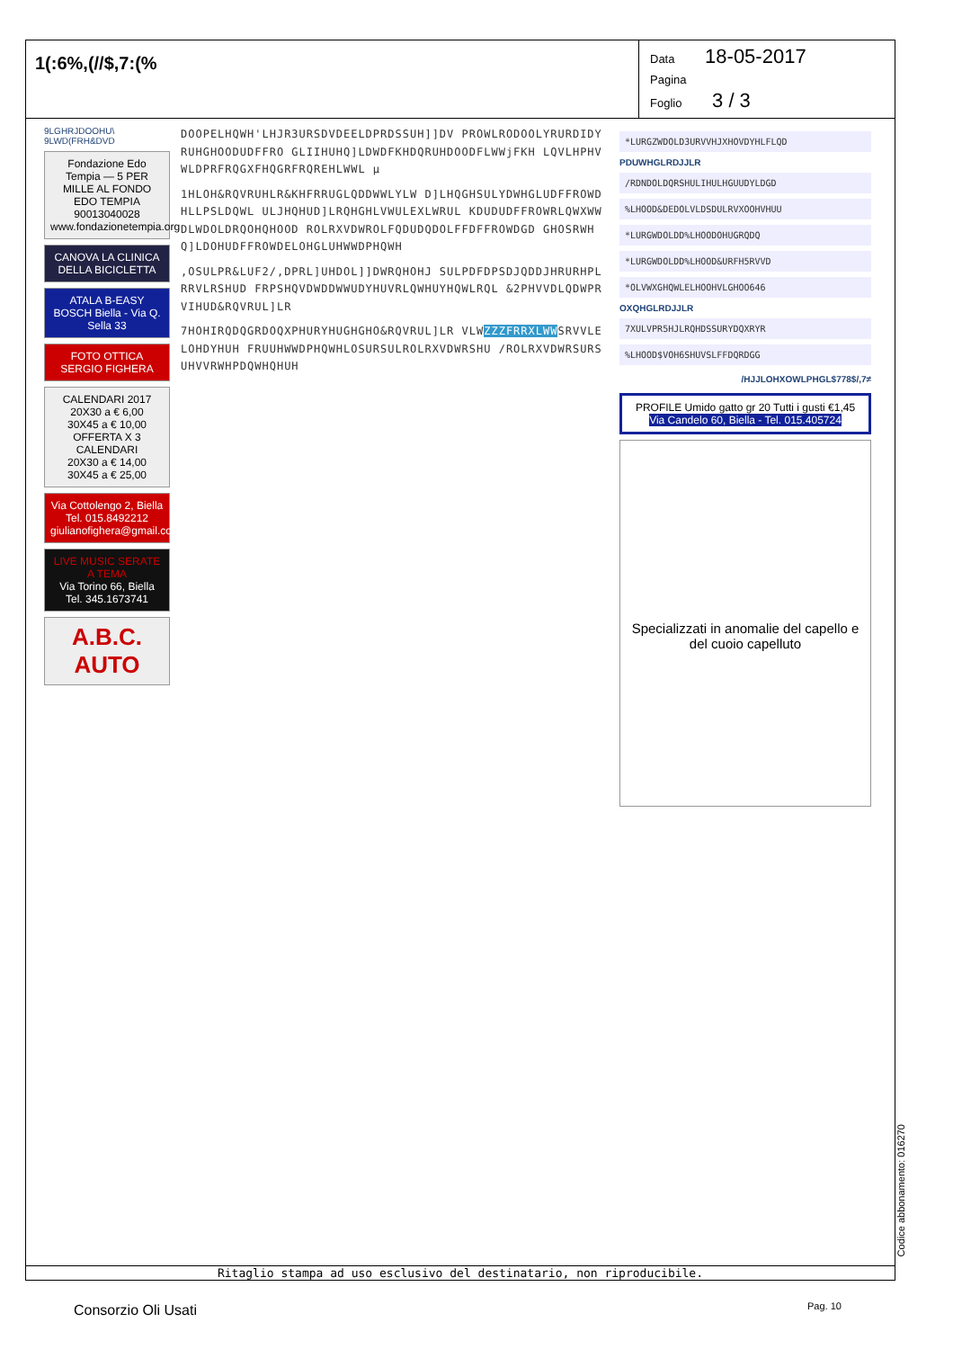1(:6%,(//$,7:(%
Data 18-05-2017
Pagina
Foglio 3 / 3
9LGHRJDOOHU\
9LWD(FRH&DVD
Fondazione Edo Tempia — 5 PER MILLE AL FONDO EDO TEMPIA 90013040028 www.fondazionetempia.org
CANOVA LA CLINICA DELLA BICICLETTA
ATALA B-EASY BOSCH Biella - Via Q. Sella 33
FOTO OTTICA SERGIO FIGHERA
CALENDARI 2017
20X30 a € 6,00
30X45 a € 10,00
OFFERTA X 3 CALENDARI
20X30 a € 14,00
30X45 a € 25,00
Via Cottolengo 2, Biella Tel. 015.8492212 giulianofighera@gmail.com
LIVE MUSIC SERATE A TEMA
Via Torino 66, Biella Tel. 345.1673741
A.B.C. AUTO
DOOPELHQWH'LHJR3URSDVDEELDPRDSSUH]]DV PROWLRODOOLYRURDIDYRUHGHOODUDFFRO GLIIHUHQ]LDWDFKHDQRUHDOODFLWWjFKH LQVLHPHVWLDPRFRQGXFHQGRFRQREHLWWL µ
1HLOH&RQVRUHLR&KHFRRUGLQDDWWLYLW D]LHQGHSULYDWHGLUDFFROWDHLLPSLDQWL ULJHQHUD]LRQHGHLVWULEXLWRUL KDUDUDFFROWRLQWXWWDLWDOLDRQOHQHOOD ROLRXVDWROLFQDUDQDOLFFDFFROWDGD GHOSRWHQ]LDOHUDFFROWDELOHGLUHWWDPHQWH
,OSULPR&LUF2/,DPRL]UHDOL]]DWRQHOHJ SULPDFDPSDJQDDJHRURHPLRRVLRSHUD FRPSHQVDWDDWWUDYHUVRLQWHUYHQWLRQL &2PHVVDLQDWPRVIHUD&RQVRUL]LR
7HOHIRQDQGRDOQXPHURYHUGHGHO&RQVRUL]LR VLWZZZFRRXLWWSRVVLELOHDYHUH FRUUHWWDPHQWHLOSURSULROLRXVDWRSHU /ROLRXVDWRSURSUHVVRWHPDQWHQHUH
*LURGZWDOLD3URVVHJXHOVDYHLFLQD
PDUWHGLRDJJLR
/RDNDOLDQRSHULIHULHGUUDYLDGD
%LHOOD&DEDOLVLDSDULRVXOOHVHUU
*LURGWDOLDD%LHOODOHUGRQDQ
*LURGWDOLDD%LHOOD&URFH5RVVD
*OLVWXGHQWLELHOOHVLGHOO646
OXQHGLRDJJLR
7XULVPR5HJLRQHDSSURYDQXRYR
%LHOOD$VOH6SHUVSLFFDQRDGG
/HJJLOHXOWLPHGL$778$/,7≠
PROFILE Umido gatto gr 20 Tutti i gusti €1,45
Via Candelo 60, Biella - Tel. 015.405724
Specializzati in anomalie del capello e del cuoio capelluto
Ritaglio stampa ad uso esclusivo del destinatario, non riproducibile.
Consorzio Oli Usati Pag. 10
Codice abbonamento: 016270